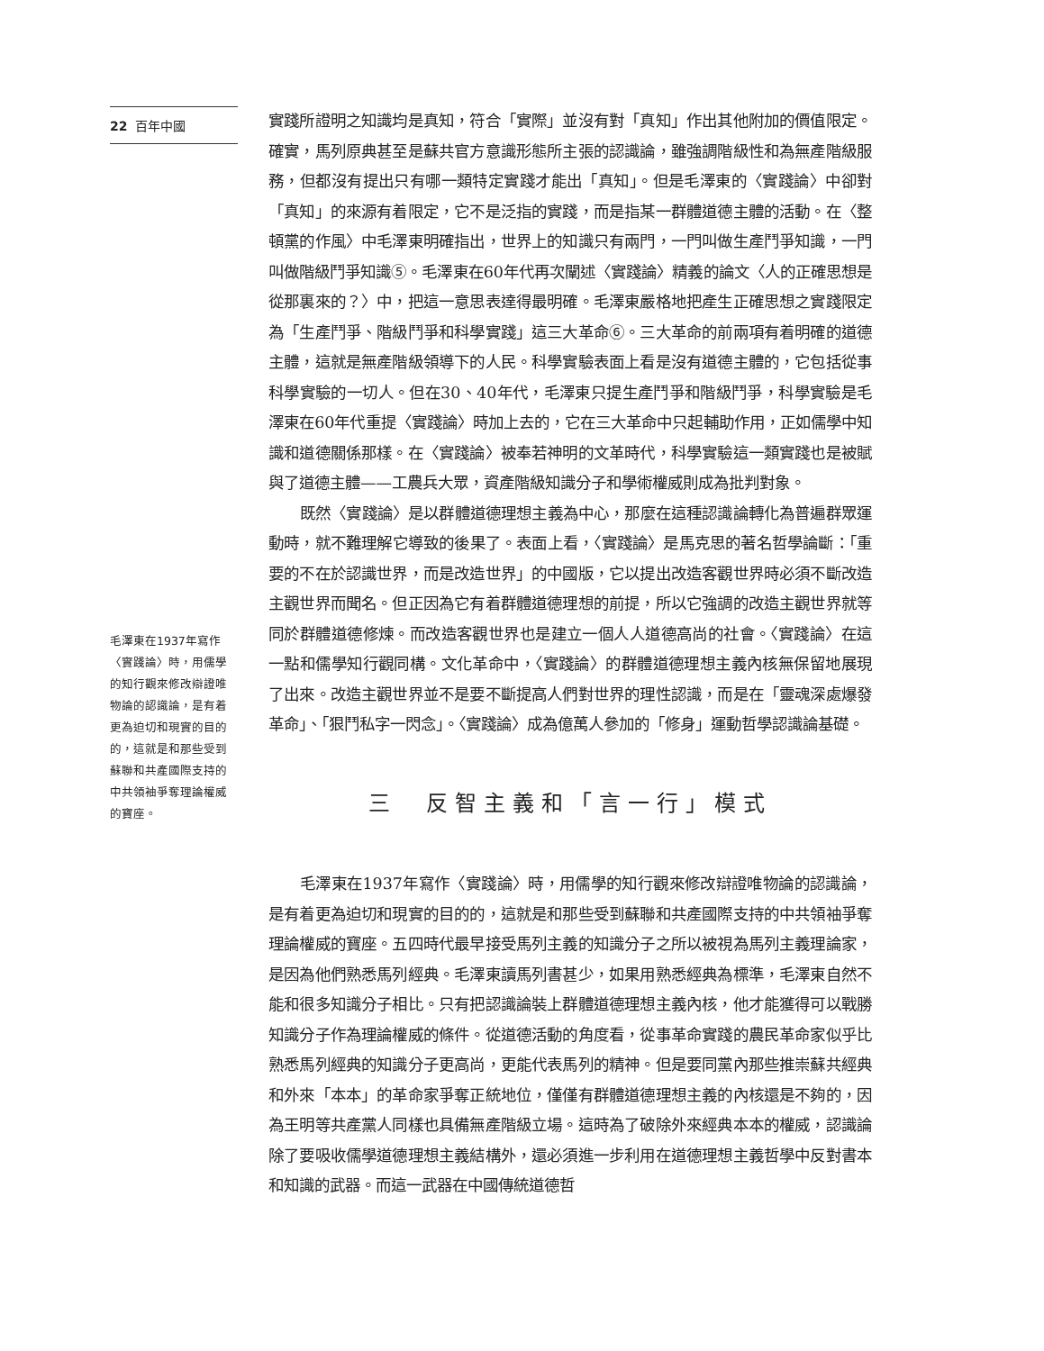22 百年中國
毛澤東在1937年寫作〈實踐論〉時，用儒學的知行觀來修改辯證唯物論的認識論，是有着更為迫切和現實的目的的，這就是和那些受到蘇聯和共產國際支持的中共領袖爭奪理論權威的寶座。
實踐所證明之知識均是真知，符合「實際」並沒有對「真知」作出其他附加的價值限定。確實，馬列原典甚至是蘇共官方意識形態所主張的認識論，雖強調階級性和為無產階級服務，但都沒有提出只有哪一類特定實踐才能出「真知」。但是毛澤東的〈實踐論〉中卻對「真知」的來源有着限定，它不是泛指的實踐，而是指某一群體道德主體的活動。在〈整頓黨的作風〉中毛澤東明確指出，世界上的知識只有兩門，一門叫做生產鬥爭知識，一門叫做階級鬥爭知識⑤。毛澤東在60年代再次闡述〈實踐論〉精義的論文〈人的正確思想是從那裏來的？〉中，把這一意思表達得最明確。毛澤東嚴格地把產生正確思想之實踐限定為「生產鬥爭、階級鬥爭和科學實踐」這三大革命⑥。三大革命的前兩項有着明確的道德主體，這就是無產階級領導下的人民。科學實驗表面上看是沒有道德主體的，它包括從事科學實驗的一切人。但在30、40年代，毛澤東只提生產鬥爭和階級鬥爭，科學實驗是毛澤東在60年代重提〈實踐論〉時加上去的，它在三大革命中只起輔助作用，正如儒學中知識和道德關係那樣。在〈實踐論〉被奉若神明的文革時代，科學實驗這一類實踐也是被賦與了道德主體——工農兵大眾，資產階級知識分子和學術權威則成為批判對象。
既然〈實踐論〉是以群體道德理想主義為中心，那麼在這種認識論轉化為普遍群眾運動時，就不難理解它導致的後果了。表面上看，〈實踐論〉是馬克思的著名哲學論斷：「重要的不在於認識世界，而是改造世界」的中國版，它以提出改造客觀世界時必須不斷改造主觀世界而聞名。但正因為它有着群體道德理想的前提，所以它強調的改造主觀世界就等同於群體道德修煉。而改造客觀世界也是建立一個人人道德高尚的社會。〈實踐論〉在這一點和儒學知行觀同構。文化革命中，〈實踐論〉的群體道德理想主義內核無保留地展現了出來。改造主觀世界並不是要不斷提高人們對世界的理性認識，而是在「靈魂深處爆發革命」、「狠鬥私字一閃念」。〈實踐論〉成為億萬人參加的「修身」運動哲學認識論基礎。
三　反智主義和「言一行」模式
毛澤東在1937年寫作〈實踐論〉時，用儒學的知行觀來修改辯證唯物論的認識論，是有着更為迫切和現實的目的的，這就是和那些受到蘇聯和共產國際支持的中共領袖爭奪理論權威的寶座。五四時代最早接受馬列主義的知識分子之所以被視為馬列主義理論家，是因為他們熟悉馬列經典。毛澤東讀馬列書甚少，如果用熟悉經典為標準，毛澤東自然不能和很多知識分子相比。只有把認識論裝上群體道德理想主義內核，他才能獲得可以戰勝知識分子作為理論權威的條件。從道德活動的角度看，從事革命實踐的農民革命家似乎比熟悉馬列經典的知識分子更高尚，更能代表馬列的精神。但是要同黨內那些推崇蘇共經典和外來「本本」的革命家爭奪正統地位，僅僅有群體道德理想主義的內核還是不夠的，因為王明等共產黨人同樣也具備無產階級立場。這時為了破除外來經典本本的權威，認識論除了要吸收儒學道德理想主義結構外，還必須進一步利用在道德理想主義哲學中反對書本和知識的武器。而這一武器在中國傳統道德哲